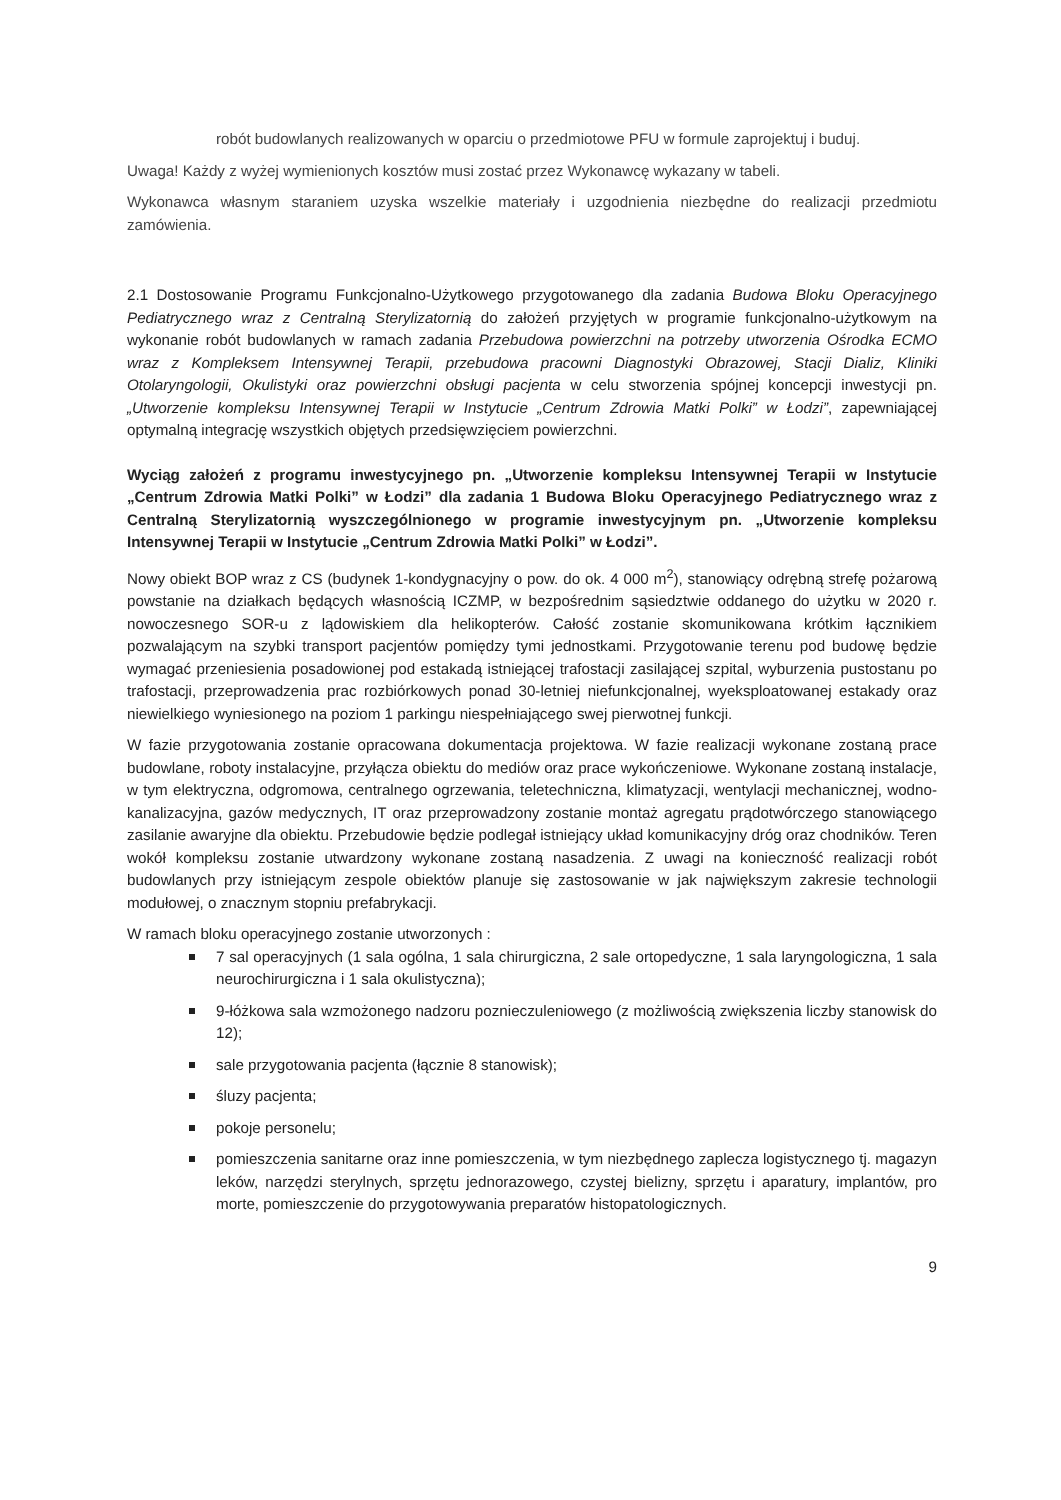robót budowlanych realizowanych w oparciu o przedmiotowe PFU w formule zaprojektuj i buduj.
Uwaga! Każdy z wyżej wymienionych kosztów musi zostać przez Wykonawcę wykazany w tabeli.
Wykonawca własnym staraniem uzyska wszelkie materiały i uzgodnienia niezbędne do realizacji przedmiotu zamówienia.
2.1 Dostosowanie Programu Funkcjonalno-Użytkowego przygotowanego dla zadania Budowa Bloku Operacyjnego Pediatrycznego wraz z Centralną Sterylizatornią do założeń przyjętych w programie funkcjonalno-użytkowym na wykonanie robót budowlanych w ramach zadania Przebudowa powierzchni na potrzeby utworzenia Ośrodka ECMO wraz z Kompleksem Intensywnej Terapii, przebudowa pracowni Diagnostyki Obrazowej, Stacji Dializ, Kliniki Otolaryngologii, Okulistyki oraz powierzchni obsługi pacjenta w celu stworzenia spójnej koncepcji inwestycji pn. „Utworzenie kompleksu Intensywnej Terapii w Instytucie „Centrum Zdrowia Matki Polki” w Łodzi”, zapewniającej optymalną integrację wszystkich objętych przedsięwzięciem powierzchni.
Wyciąg założeń z programu inwestycyjnego pn. „Utworzenie kompleksu Intensywnej Terapii w Instytucie „Centrum Zdrowia Matki Polki” w Łodzi” dla zadania 1 Budowa Bloku Operacyjnego Pediatrycznego wraz z Centralną Sterylizatornią wyszczególnionego w programie inwestycyjnym pn. „Utworzenie kompleksu Intensywnej Terapii w Instytucie „Centrum Zdrowia Matki Polki” w Łodzi”.
Nowy obiekt BOP wraz z CS (budynek 1-kondygnacyjny o pow. do ok. 4 000 m<sup>2</sup>), stanowiący odrębną strefę pożarową powstanie na działkach będących własnością ICZMP, w bezpośrednim sąsiedztwie oddanego do użytku w 2020 r. nowoczesnego SOR-u z lądowiskiem dla helikopterów. Całość zostanie skomunikowana krótkim łącznikiem pozwalającym na szybki transport pacjentów pomiędzy tymi jednostkami. Przygotowanie terenu pod budowę będzie wymagać przeniesienia posadowionej pod estakadą istniejącej trafostacji zasilającej szpital, wyburzenia pustostanu po trafostacji, przeprowadzenia prac rozbiórkowych ponad 30-letniej niefunkcjonalnej, wyeksploatowanej estakady oraz niewielkiego wyniesionego na poziom 1 parkingu niespełniającego swej pierwotnej funkcji.
W fazie przygotowania zostanie opracowana dokumentacja projektowa. W fazie realizacji wykonane zostaną prace budowlane, roboty instalacyjne, przyłącza obiektu do mediów oraz prace wykończeniowe. Wykonane zostaną instalacje, w tym elektryczna, odgromowa, centralnego ogrzewania, teletechniczna, klimatyzacji, wentylacji mechanicznej, wodno-kanalizacyjna, gazów medycznych, IT oraz przeprowadzony zostanie montaż agregatu prądotwórczego stanowiącego zasilanie awaryjne dla obiektu. Przebudowie będzie podlegał istniejący układ komunikacyjny dróg oraz chodników. Teren wokół kompleksu zostanie utwardzony wykonane zostaną nasadzenia. Z uwagi na konieczność realizacji robót budowlanych przy istniejącym zespole obiektów planuje się zastosowanie w jak największym zakresie technologii modułowej, o znacznym stopniu prefabrykacji.
W ramach bloku operacyjnego zostanie utworzonych :
7 sal operacyjnych (1 sala ogólna, 1 sala chirurgiczna, 2 sale ortopedyczne, 1 sala laryngologiczna, 1 sala neurochirurgiczna i 1 sala okulistyczna);
9-łóżkowa sala wzmożonego nadzoru poznieczuleniowego (z możliwością zwiększenia liczby stanowisk do 12);
sale przygotowania pacjenta (łącznie 8 stanowisk);
śluzy pacjenta;
pokoje personelu;
pomieszczenia sanitarne oraz inne pomieszczenia, w tym niezbędnego zaplecza logistycznego tj. magazyn leków, narzędzi sterylnych, sprzętu jednorazowego, czystej bielizny, sprzętu i aparatury, implantów, pro morte, pomieszczenie do przygotowywania preparatów histopatologicznych.
9